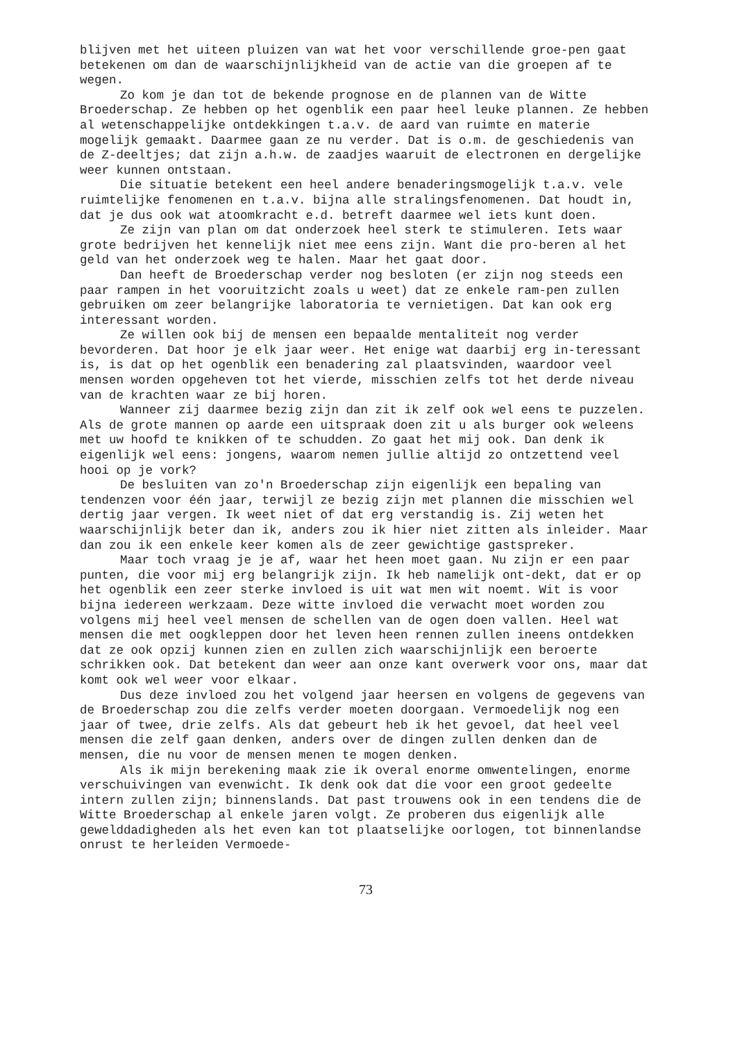blijven met het uiteen pluizen van wat het voor verschillende groe-pen gaat betekenen om dan de waarschijnlijkheid van de actie van die groepen af te wegen.
Zo kom je dan tot de bekende prognose en de plannen van de Witte Broederschap. Ze hebben op het ogenblik een paar heel leuke plannen. Ze hebben al wetenschappelijke ontdekkingen t.a.v. de aard van ruimte en materie mogelijk gemaakt. Daarmee gaan ze nu verder. Dat is o.m. de geschiedenis van de Z-deeltjes; dat zijn a.h.w. de zaadjes waaruit de electronen en dergelijke weer kunnen ontstaan.
Die situatie betekent een heel andere benaderingsmogelijk t.a.v. vele ruimtelijke fenomenen en t.a.v. bijna alle stralingsfenomenen. Dat houdt in, dat je dus ook wat atoomkracht e.d. betreft daarmee wel iets kunt doen.
Ze zijn van plan om dat onderzoek heel sterk te stimuleren. Iets waar grote bedrijven het kennelijk niet mee eens zijn. Want die pro-beren al het geld van het onderzoek weg te halen. Maar het gaat door.
Dan heeft de Broederschap verder nog besloten (er zijn nog steeds een paar rampen in het vooruitzicht zoals u weet) dat ze enkele ram-pen zullen gebruiken om zeer belangrijke laboratoria te vernietigen. Dat kan ook erg interessant worden.
Ze willen ook bij de mensen een bepaalde mentaliteit nog verder bevorderen. Dat hoor je elk jaar weer. Het enige wat daarbij erg in-teressant is, is dat op het ogenblik een benadering zal plaatsvinden, waardoor veel mensen worden opgeheven tot het vierde, misschien zelfs tot het derde niveau van de krachten waar ze bij horen.
Wanneer zij daarmee bezig zijn dan zit ik zelf ook wel eens te puzzelen. Als de grote mannen op aarde een uitspraak doen zit u als burger ook weleens met uw hoofd te knikken of te schudden. Zo gaat het mij ook. Dan denk ik eigenlijk wel eens: jongens, waarom nemen jullie altijd zo ontzettend veel hooi op je vork?
De besluiten van zo'n Broederschap zijn eigenlijk een bepaling van tendenzen voor één jaar, terwijl ze bezig zijn met plannen die misschien wel dertig jaar vergen. Ik weet niet of dat erg verstandig is. Zij weten het waarschijnlijk beter dan ik, anders zou ik hier niet zitten als inleider. Maar dan zou ik een enkele keer komen als de zeer gewichtige gastspreker.
Maar toch vraag je je af, waar het heen moet gaan. Nu zijn er een paar punten, die voor mij erg belangrijk zijn. Ik heb namelijk ont-dekt, dat er op het ogenblik een zeer sterke invloed is uit wat men wit noemt. Wit is voor bijna iedereen werkzaam. Deze witte invloed die verwacht moet worden zou volgens mij heel veel mensen de schellen van de ogen doen vallen. Heel wat mensen die met oogkleppen door het leven heen rennen zullen ineens ontdekken dat ze ook opzij kunnen zien en zullen zich waarschijnlijk een beroerte schrikken ook. Dat betekent dan weer aan onze kant overwerk voor ons, maar dat komt ook wel weer voor elkaar.
Dus deze invloed zou het volgend jaar heersen en volgens de gegevens van de Broederschap zou die zelfs verder moeten doorgaan. Vermoedelijk nog een jaar of twee, drie zelfs. Als dat gebeurt heb ik het gevoel, dat heel veel mensen die zelf gaan denken, anders over de dingen zullen denken dan de mensen, die nu voor de mensen menen te mogen denken.
Als ik mijn berekening maak zie ik overal enorme omwentelingen, enorme verschuivingen van evenwicht. Ik denk ook dat die voor een groot gedeelte intern zullen zijn; binnenslands. Dat past trouwens ook in een tendens die de Witte Broederschap al enkele jaren volgt. Ze proberen dus eigenlijk alle gewelddadigheden als het even kan tot plaatselijke oorlogen, tot binnenlandse onrust te herleiden Vermoede-
73